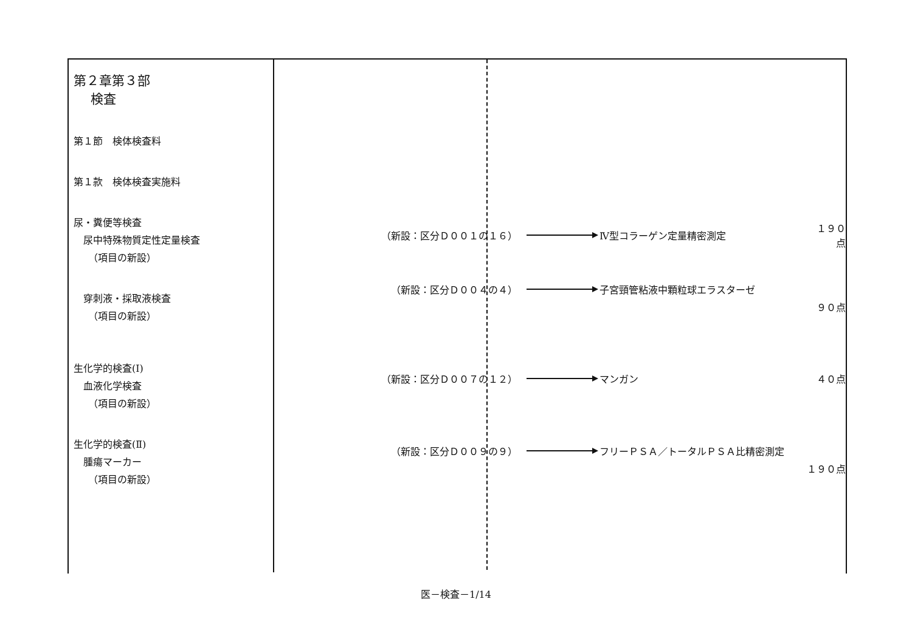| 第２章第３部 検査 第１節 検体検査料 第１款 検体検査実施料 尿・糞便等検査 尿中特殊物質定性定量検査 （項目の新設） 穿刺液・採取液検査 （項目の新設） 生化学的検査(Ⅰ) 血液化学検査 （項目の新設） 生化学的検査(Ⅱ) 腫瘍マーカー （項目の新設） | （新設：区分Ｄ００１の１６） Ⅳ型コラーゲン定量精密測定 １９０点 （新設：区分Ｄ００４の４） 子宮頸管粘液中顆粒球エラスターゼ ９０点 （新設：区分Ｄ００７の１２） マンガン ４０点 （新設：区分Ｄ００９の９） フリーＰＳＡ／トータルＰＳＡ比精密測定 １９０点 |
医－検査－1/14